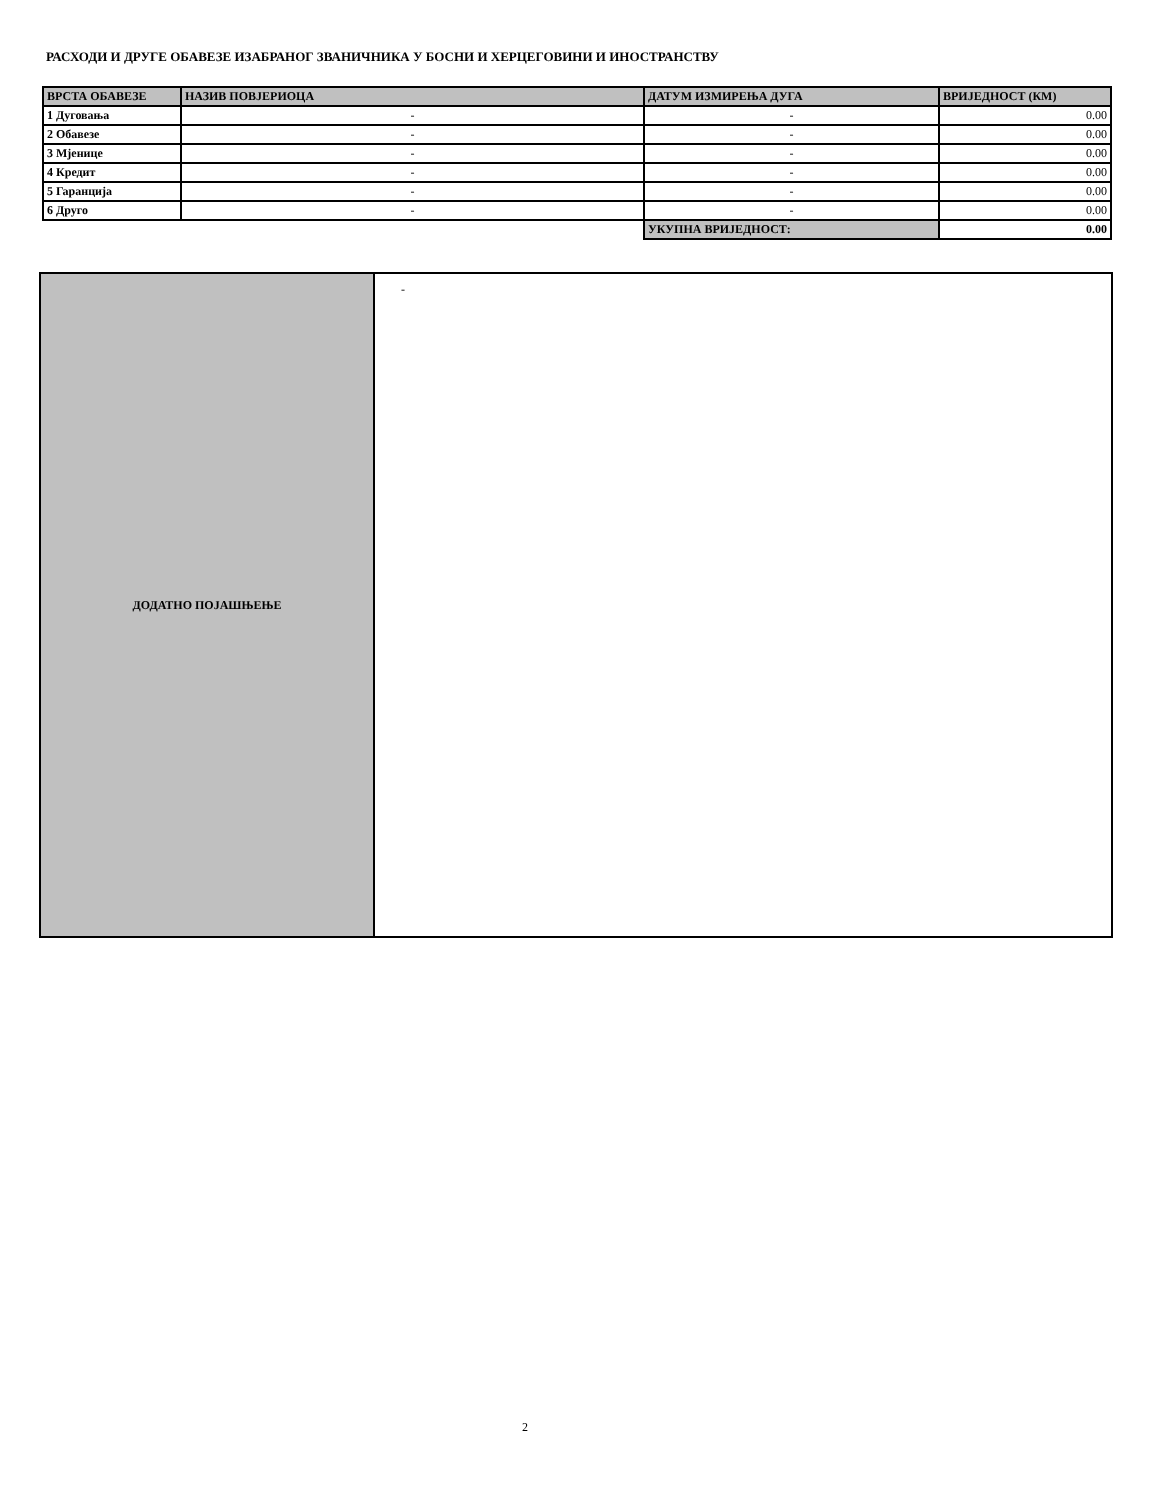РАСХОДИ И ДРУГЕ ОБАВЕЗЕ ИЗАБРАНОГ ЗВАНИЧНИКА У БОСНИ И ХЕРЦЕГОВИНИ И ИНОСТРАНСТВУ
| ВРСТА ОБАВЕЗЕ | НАЗИВ ПОВЈЕРИОЦА | ДАТУМ ИЗМИРЕЊА ДУГА | ВРИЈЕДНОСТ (КМ) |
| --- | --- | --- | --- |
| 1 Дуговања | - | - | 0.00 |
| 2 Обавезе | - | - | 0.00 |
| 3 Мјенице | - | - | 0.00 |
| 4 Кредит | - | - | 0.00 |
| 5 Гаранција | - | - | 0.00 |
| 6 Друго | - | - | 0.00 |
| | | УКУПНА ВРИЈЕДНОСТ: | 0.00 |
| ДОДАТНО ПОЈАШЊЕЊЕ | - |
2